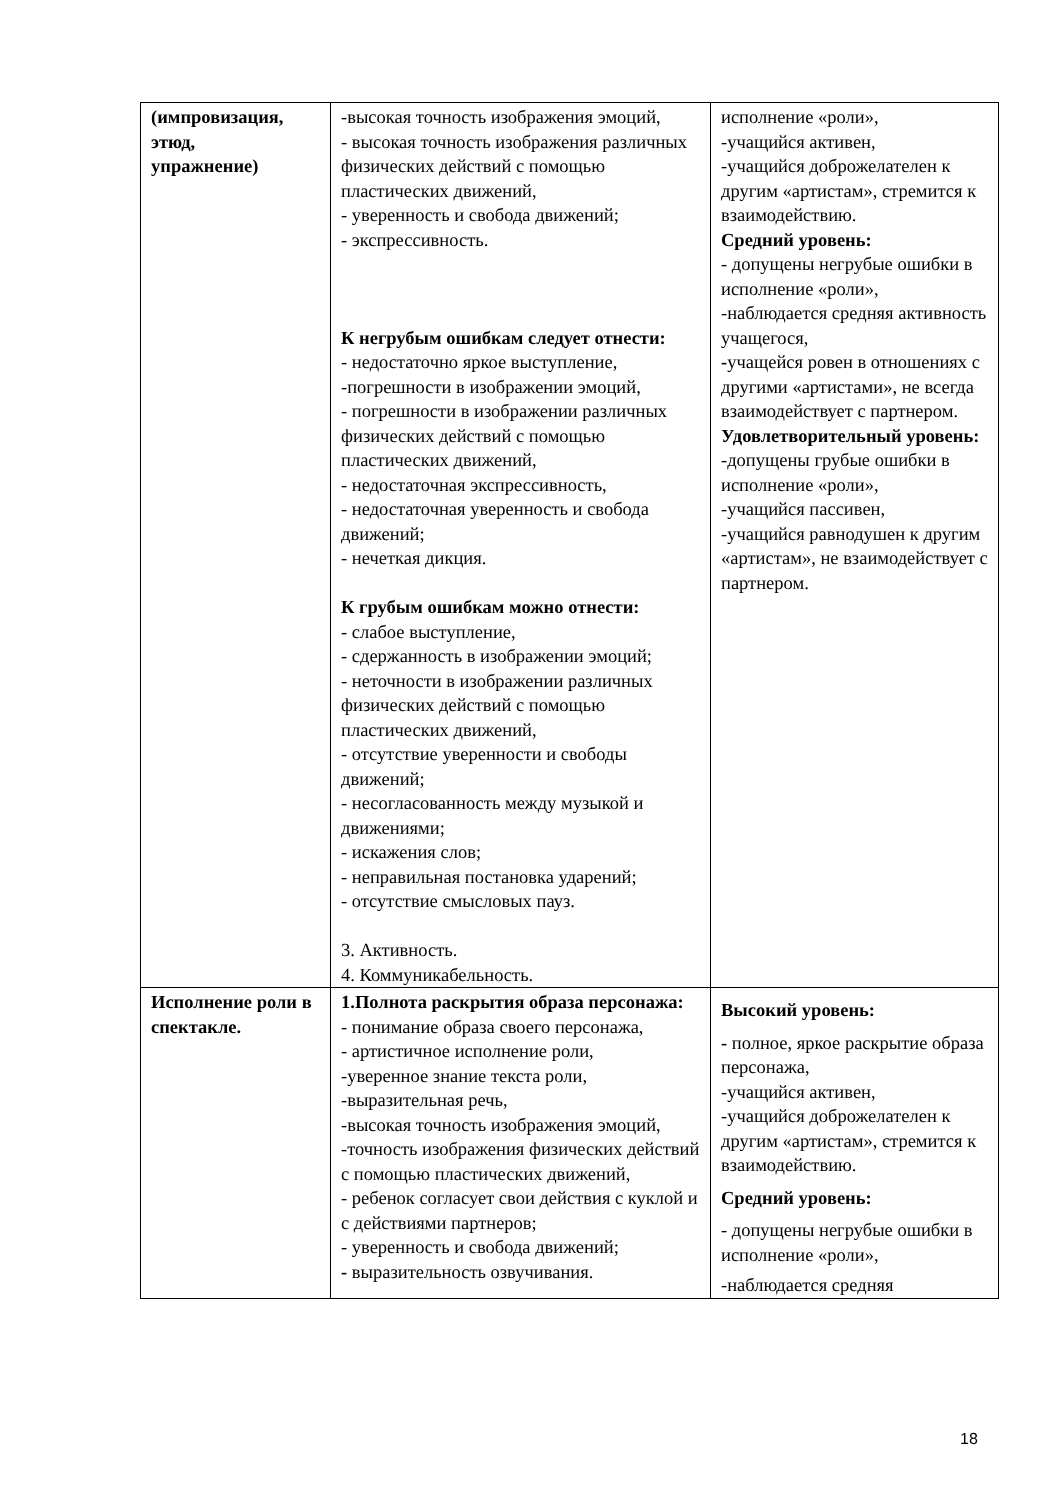| (импровизация, этюд, упражнение) | -высокая точность изображения эмоций, - высокая точность изображения различных физических действий с помощью пластических движений, - уверенность и свобода движений; - экспрессивность. К негрубым ошибкам следует отнести: - недостаточно яркое выступление, -погрешности в изображении эмоций, - погрешности в изображении различных физических действий с помощью пластических движений, - недостаточная экспрессивность, - недостаточная уверенность и свобода движений; - нечеткая дикция. К грубым ошибкам можно отнести: - слабое выступление, - сдержанность в изображении эмоций; - неточности в изображении различных физических действий с помощью пластических движений, - отсутствие уверенности и свободы движений; - несогласованность между музыкой и движениями; - искажения слов; - неправильная постановка ударений; - отсутствие смысловых пауз. 3. Активность. 4. Коммуникабельность. | исполнение «роли», -учащийся активен, -учащийся доброжелателен к другим «артистам», стремится к взаимодействию. Средний уровень: - допущены негрубые ошибки в исполнение «роли», -наблюдается средняя активность учащегося, - учащейся ровен в отношениях с другими «артистами», не всегда взаимодействует с партнером. Удовлетворительный уровень: -допущены грубые ошибки в исполнение «роли», -учащийся пассивен, -учащийся равнодушен к другим «артистам», не взаимодействует с партнером. |
| Исполнение роли в спектакле. | 1.Полнота раскрытия образа персонажа: - понимание образа своего персонажа, - артистичное исполнение роли, -уверенное знание текста роли, -выразительная речь, -высокая точность изображения эмоций, -точность изображения физических действий с помощью пластических движений, - ребенок согласует свои действия с куклой и с действиями партнеров; - уверенность и свобода движений; - выразительность озвучивания. | Высокий уровень: - полное, яркое раскрытие образа персонажа, -учащийся активен, -учащийся доброжелателен к другим «артистам», стремится к взаимодействию. Средний уровень: - допущены негрубые ошибки в исполнение «роли», -наблюдается средняя |
18